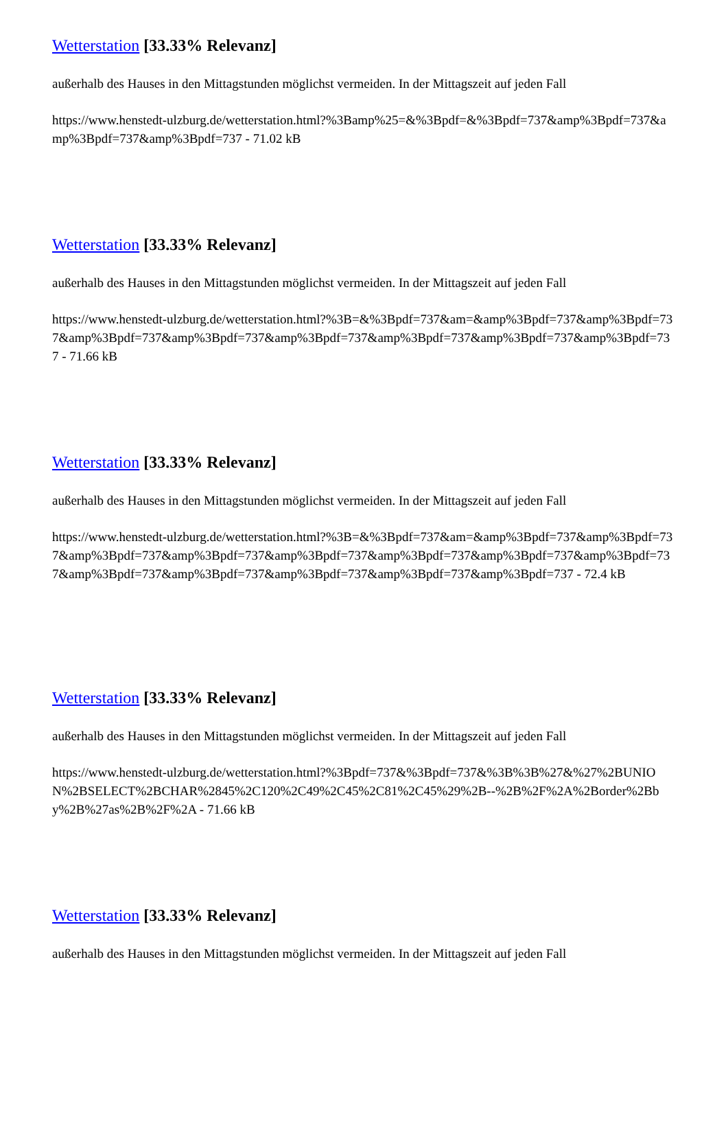Wetterstation [33.33% Relevanz]
außerhalb des Hauses in den Mittagstunden möglichst vermeiden. In der Mittagszeit auf jeden Fall
https://www.henstedt-ulzburg.de/wetterstation.html?%3Bamp%25=&%3Bpdf=&%3Bpdf=737&amp%3Bpdf=737&amp%3Bpdf=737&amp%3Bpdf=737 - 71.02 kB
Wetterstation [33.33% Relevanz]
außerhalb des Hauses in den Mittagstunden möglichst vermeiden. In der Mittagszeit auf jeden Fall
https://www.henstedt-ulzburg.de/wetterstation.html?%3B=&%3Bpdf=737&am=&amp%3Bpdf=737&amp%3Bpdf=737&amp%3Bpdf=737&amp%3Bpdf=737&amp%3Bpdf=737&amp%3Bpdf=737&amp%3Bpdf=737&amp%3Bpdf=737 - 71.66 kB
Wetterstation [33.33% Relevanz]
außerhalb des Hauses in den Mittagstunden möglichst vermeiden. In der Mittagszeit auf jeden Fall
https://www.henstedt-ulzburg.de/wetterstation.html?%3B=&%3Bpdf=737&am=&amp%3Bpdf=737&amp%3Bpdf=737&amp%3Bpdf=737&amp%3Bpdf=737&amp%3Bpdf=737&amp%3Bpdf=737&amp%3Bpdf=737&amp%3Bpdf=737&amp%3Bpdf=737&amp%3Bpdf=737&amp%3Bpdf=737&amp%3Bpdf=737&amp%3Bpdf=737 - 72.4 kB
Wetterstation [33.33% Relevanz]
außerhalb des Hauses in den Mittagstunden möglichst vermeiden. In der Mittagszeit auf jeden Fall
https://www.henstedt-ulzburg.de/wetterstation.html?%3Bpdf=737&%3Bpdf=737&%3B%3B%27&%27%2BUNION%2BSELECT%2BCHAR%2845%2C120%2C49%2C45%2C81%2C45%29%2B--%2B%2F%2A%2Border%2Bby%2B%27as%2B%2F%2A - 71.66 kB
Wetterstation [33.33% Relevanz]
außerhalb des Hauses in den Mittagstunden möglichst vermeiden. In der Mittagszeit auf jeden Fall